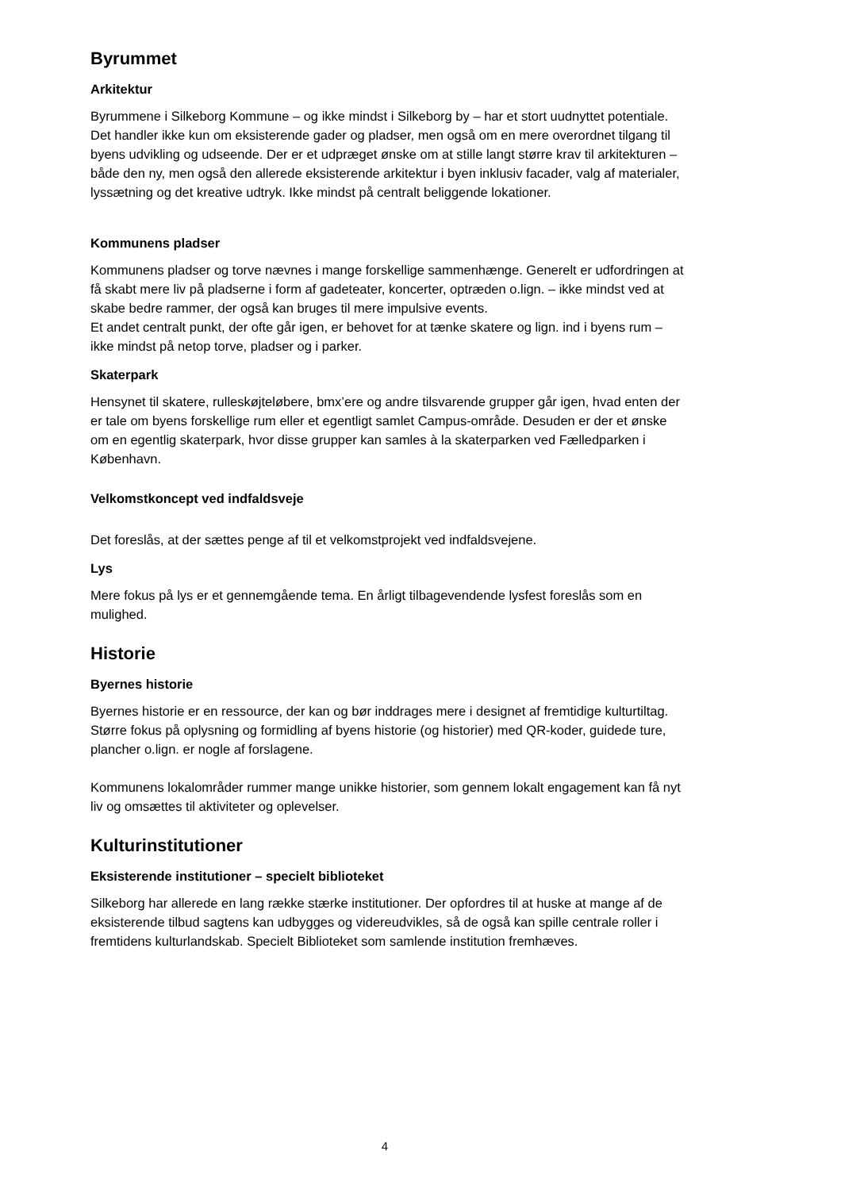Byrummet
Arkitektur
Byrummene i Silkeborg Kommune – og ikke mindst i Silkeborg by – har et stort uudnyttet potentiale. Det handler ikke kun om eksisterende gader og pladser, men også om en mere overordnet tilgang til byens udvikling og udseende. Der er et udpræget ønske om at stille langt større krav til arkitekturen – både den ny, men også den allerede eksisterende arkitektur i byen inklusiv facader, valg af materialer, lyssætning og det kreative udtryk. Ikke mindst på centralt beliggende lokationer.
Kommunens pladser
Kommunens pladser og torve nævnes i mange forskellige sammenhænge. Generelt er udfordringen at få skabt mere liv på pladserne i form af gadeteater, koncerter, optræden o.lign. – ikke mindst ved at skabe bedre rammer, der også kan bruges til mere impulsive events.
Et andet centralt punkt, der ofte går igen, er behovet for at tænke skatere og lign. ind i byens rum – ikke mindst på netop torve, pladser og i parker.
Skaterpark
Hensynet til skatere, rulleskøjteløbere, bmx’ere og andre tilsvarende grupper går igen, hvad enten der er tale om byens forskellige rum eller et egentligt samlet Campus-område. Desuden er der et ønske om en egentlig skaterpark, hvor disse grupper kan samles à la skaterparken ved Fælledparken i København.
Velkomstkoncept ved indfaldsveje
Det foreslås, at der sættes penge af til et velkomstprojekt ved indfaldsvejene.
Lys
Mere fokus på lys er et gennemgående tema. En årligt tilbagevendende lysfest foreslås som en mulighed.
Historie
Byernes historie
Byernes historie er en ressource, der kan og bør inddrages mere i designet af fremtidige kulturtiltag. Større fokus på oplysning og formidling af byens historie (og historier) med QR-koder, guidede ture, plancher o.lign. er nogle af forslagene.
Kommunens lokalområder rummer mange unikke historier, som gennem lokalt engagement kan få nyt liv og omsættes til aktiviteter og oplevelser.
Kulturinstitutioner
Eksisterende institutioner – specielt biblioteket
Silkeborg har allerede en lang række stærke institutioner. Der opfordres til at huske at mange af de eksisterende tilbud sagtens kan udbygges og videreudvikles, så de også kan spille centrale roller i fremtidens kulturlandskab. Specielt Biblioteket som samlende institution fremhæves.
4